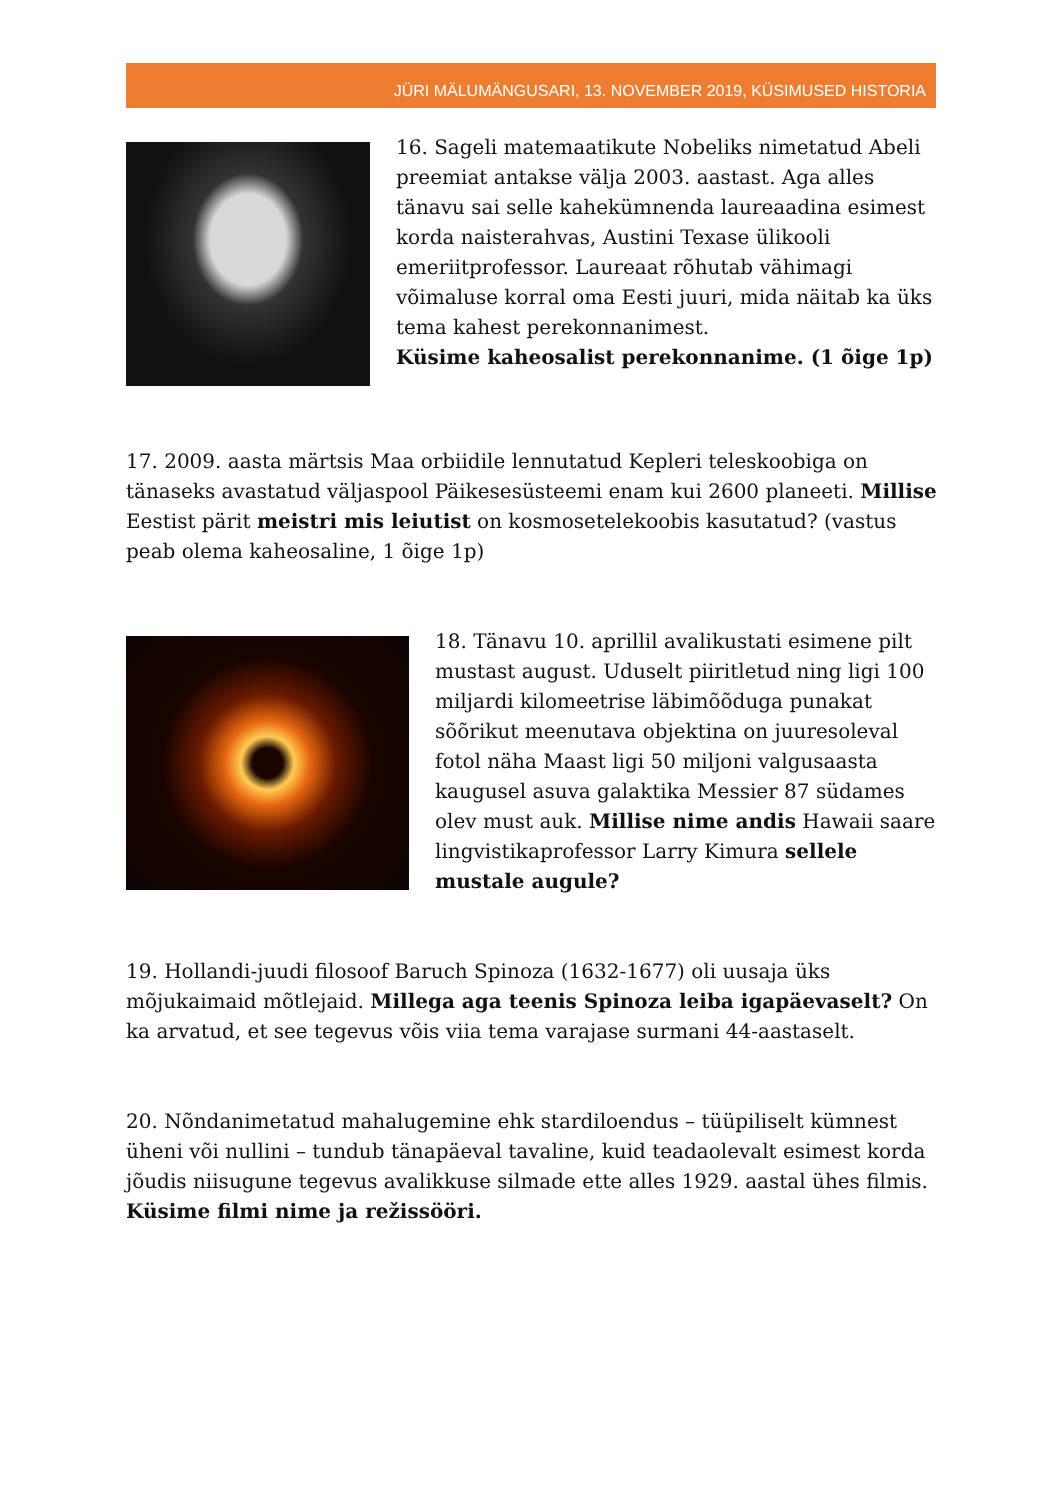JÜRI MÄLUMÄNGUSARI, 13. NOVEMBER 2019, KÜSIMUSED HISTORIA
16. Sageli matemaatikute Nobeliks nimetatud Abeli preemiat antakse välja 2003. aastast. Aga alles tänavu sai selle kahekümnenda laureaadina esimest korda naisterahvas, Austini Texase ülikooli emeriitprofessor. Laureaat rõhutab vähimagi võimaluse korral oma Eesti juuri, mida näitab ka üks tema kahest perekonnanimest.
Küsime kaheosalist perekonnanime. (1 õige 1p)
17. 2009. aasta märtsis Maa orbiidile lennutatud Kepleri teleskoobiga on tänaseks avastatud väljaspool Päikesesüsteemi enam kui 2600 planeeti. Millise Eestist pärit meistri mis leiutist on kosmosetelekoobis kasutatud? (vastus peab olema kaheosaline, 1 õige 1p)
18. Tänavu 10. aprillil avalikustati esimene pilt mustast august. Uduselt piiritletud ning ligi 100 miljardi kilomeetrise läbimõõduga punakat sõõrikut meenutava objektina on juuresoleval fotol näha Maast ligi 50 miljoni valgusaasta kaugusel asuva galaktika Messier 87 südames olev must auk. Millise nime andis Hawaii saare lingvistikaprofessor Larry Kimura sellele mustale augule?
19. Hollandi-juudi filosoof Baruch Spinoza (1632-1677) oli uusaja üks mõjukaimaid mõtlejaid. Millega aga teenis Spinoza leiba igapäevaselt? On ka arvatud, et see tegevus võis viia tema varajase surmani 44-aastaselt.
20. Nõndanimetatud mahalugemine ehk stardiloendus – tüüpiliselt kümnest üheni või nullini – tundub tänapäeval tavaline, kuid teadaolevalt esimest korda jõudis niisugune tegevus avalikkuse silmade ette alles 1929. aastal ühes filmis. Küsime filmi nime ja režissööri.